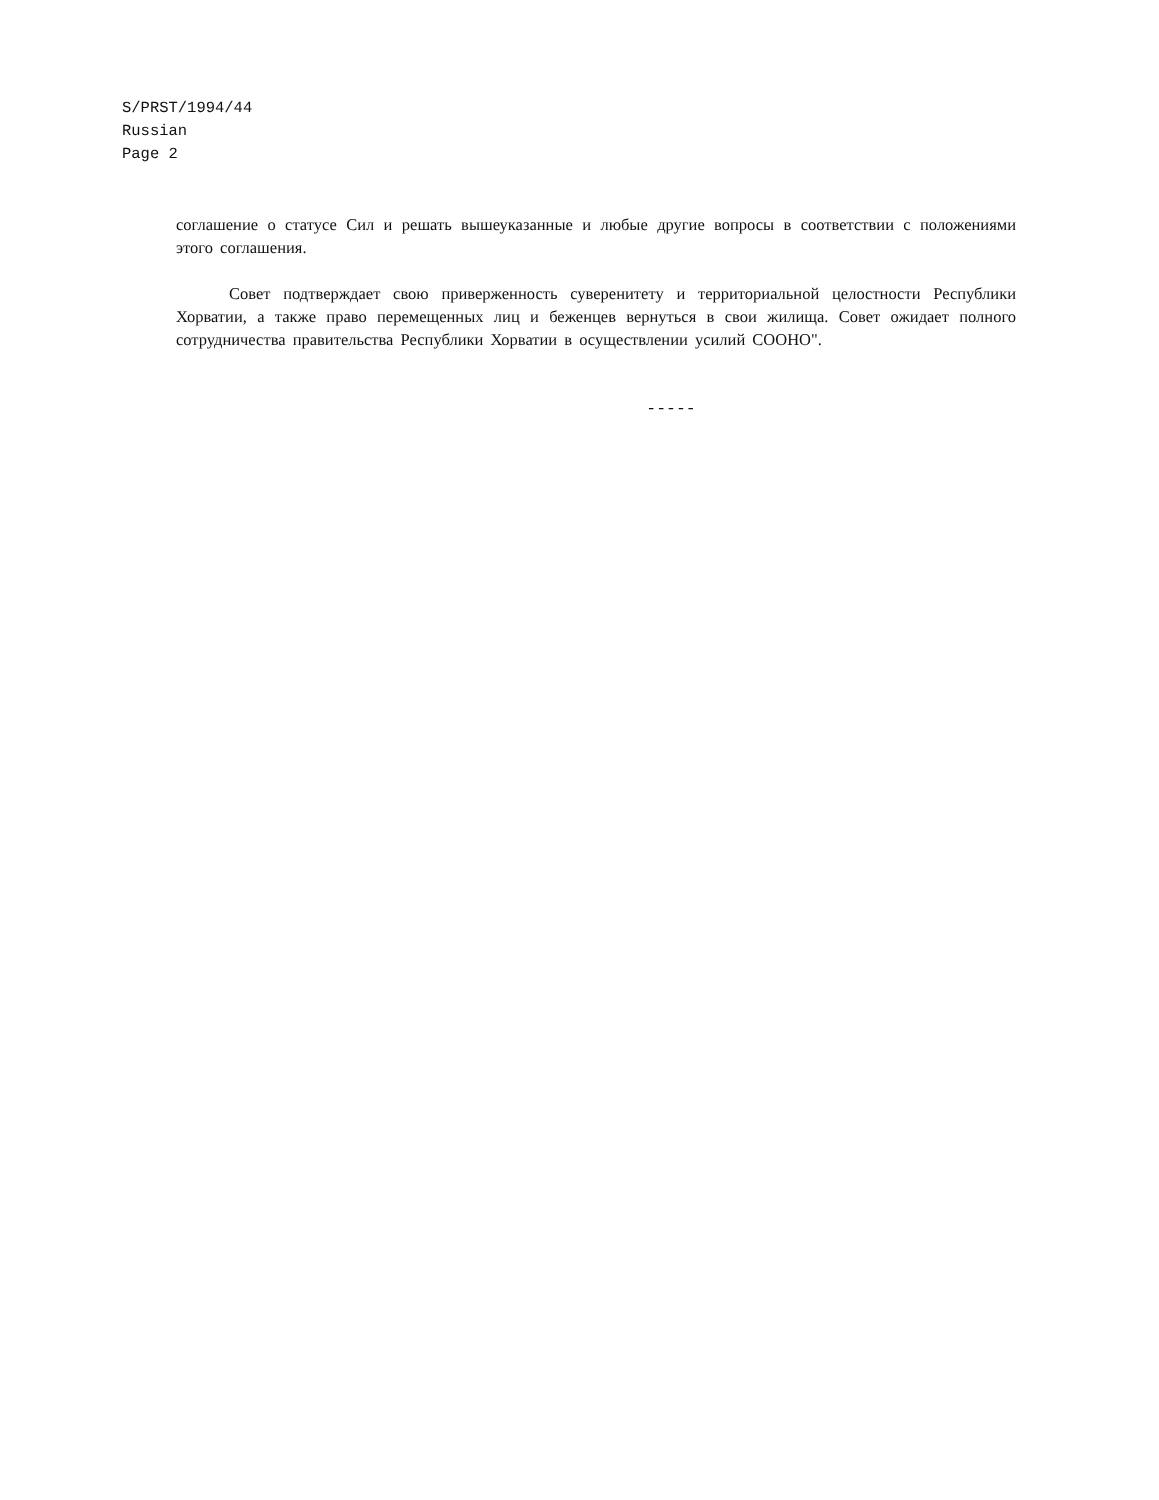S/PRST/1994/44
Russian
Page 2
соглашение о статусе Сил и решать вышеуказанные и любые другие вопросы в соответствии с положениями этого соглашения.
Совет подтверждает свою приверженность суверенитету и территориальной целостности Республики Хорватии, а также право перемещенных лиц и беженцев вернуться в свои жилища. Совет ожидает полного сотрудничества правительства Республики Хорватии в осуществлении усилий СООНО".
-----